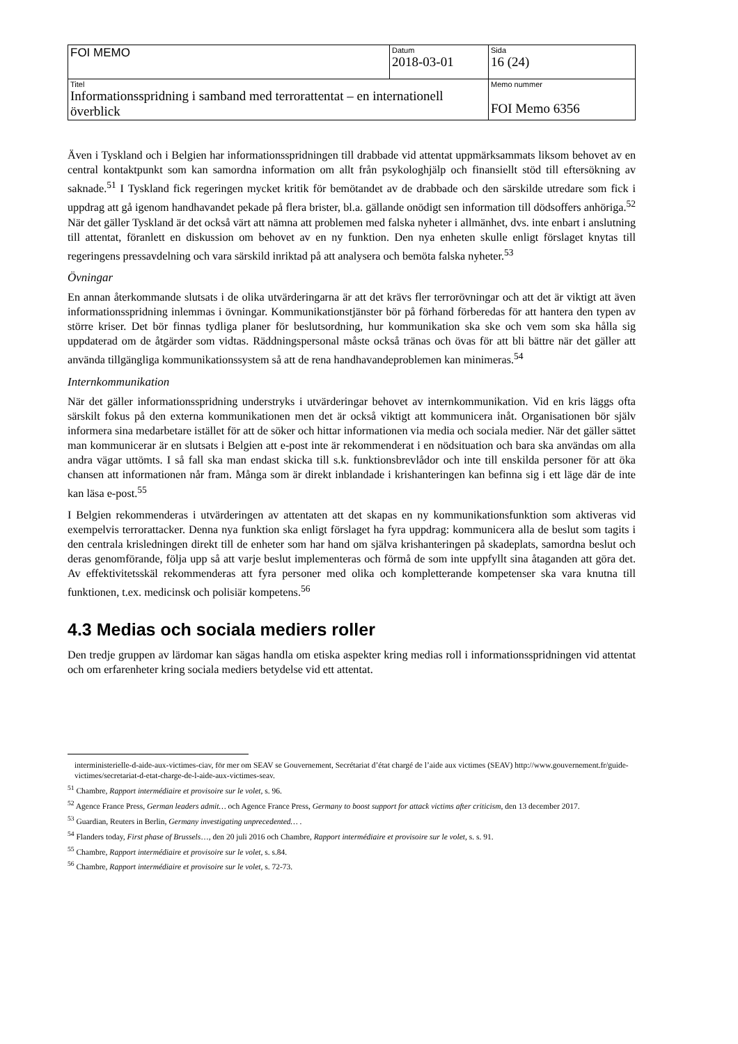| FOI MEMO | Datum 2018-03-01 | Sida 16 (24) |
| Titel Informationsspridning i samband med terrorattentat – en internationell överblick | | Memo nummer FOI Memo 6356 |
Även i Tyskland och i Belgien har informationsspridningen till drabbade vid attentat uppmärksammats liksom behovet av en central kontaktpunkt som kan samordna information om allt från psykologhjälp och finansiellt stöd till eftersökning av saknade.<sup>51</sup> I Tyskland fick regeringen mycket kritik för bemötandet av de drabbade och den särskilde utredare som fick i uppdrag att gå igenom handhavandet pekade på flera brister, bl.a. gällande onödigt sen information till dödsoffers anhöriga.<sup>52</sup> När det gäller Tyskland är det också värt att nämna att problemen med falska nyheter i allmänhet, dvs. inte enbart i anslutning till attentat, föranlett en diskussion om behovet av en ny funktion. Den nya enheten skulle enligt förslaget knytas till regeringens pressavdelning och vara särskild inriktad på att analysera och bemöta falska nyheter.<sup>53</sup>
Övningar
En annan återkommande slutsats i de olika utvärderingarna är att det krävs fler terrorövningar och att det är viktigt att även informationsspridning inlemmas i övningar. Kommunikationstjänster bör på förhand förberedas för att hantera den typen av större kriser. Det bör finnas tydliga planer för beslutsordning, hur kommunikation ska ske och vem som ska hålla sig uppdaterad om de åtgärder som vidtas. Räddningspersonal måste också tränas och övas för att bli bättre när det gäller att använda tillgängliga kommunikationssystem så att de rena handhavandeproblemen kan minimeras.<sup>54</sup>
Internkommunikation
När det gäller informationsspridning understryks i utvärderingar behovet av internkommunikation. Vid en kris läggs ofta särskilt fokus på den externa kommunikationen men det är också viktigt att kommunicera inåt. Organisationen bör själv informera sina medarbetare istället för att de söker och hittar informationen via media och sociala medier. När det gäller sättet man kommunicerar är en slutsats i Belgien att e-post inte är rekommenderat i en nödsituation och bara ska användas om alla andra vägar uttömts. I så fall ska man endast skicka till s.k. funktionsbrevlådor och inte till enskilda personer för att öka chansen att informationen når fram. Många som är direkt inblandade i krishanteringen kan befinna sig i ett läge där de inte kan läsa e-post.<sup>55</sup>
I Belgien rekommenderas i utvärderingen av attentaten att det skapas en ny kommunikationsfunktion som aktiveras vid exempelvis terrorattacker. Denna nya funktion ska enligt förslaget ha fyra uppdrag: kommunicera alla de beslut som tagits i den centrala krisledningen direkt till de enheter som har hand om själva krishanteringen på skadeplats, samordna beslut och deras genomförande, följa upp så att varje beslut implementeras och förmå de som inte uppfyllt sina åtaganden att göra det. Av effektivitetsskäl rekommenderas att fyra personer med olika och kompletterande kompetenser ska vara knutna till funktionen, t.ex. medicinsk och polisiär kompetens.<sup>56</sup>
4.3 Medias och sociala mediers roller
Den tredje gruppen av lärdomar kan sägas handla om etiska aspekter kring medias roll i informationsspridningen vid attentat och om erfarenheter kring sociala mediers betydelse vid ett attentat.
interministerielle-d-aide-aux-victimes-ciav, för mer om SEAV se Gouvernement, Secrétariat d’état chargé de l’aide aux victimes (SEAV) http://www.gouvernement.fr/guide-victimes/secretariat-d-etat-charge-de-l-aide-aux-victimes-seav.
<sup>51</sup> Chambre, Rapport intermédiaire et provisoire sur le volet, s. 96.
<sup>52</sup> Agence France Press, German leaders admit… och Agence France Press, Germany to boost support for attack victims after criticism, den 13 december 2017.
<sup>53</sup> Guardian, Reuters in Berlin, Germany investigating unprecedented… .
<sup>54</sup> Flanders today, First phase of Brussels…, den 20 juli 2016 och Chambre, Rapport intermédiaire et provisoire sur le volet, s. s. 91.
<sup>55</sup> Chambre, Rapport intermédiaire et provisoire sur le volet, s. s.84.
<sup>56</sup> Chambre, Rapport intermédiaire et provisoire sur le volet, s. 72-73.